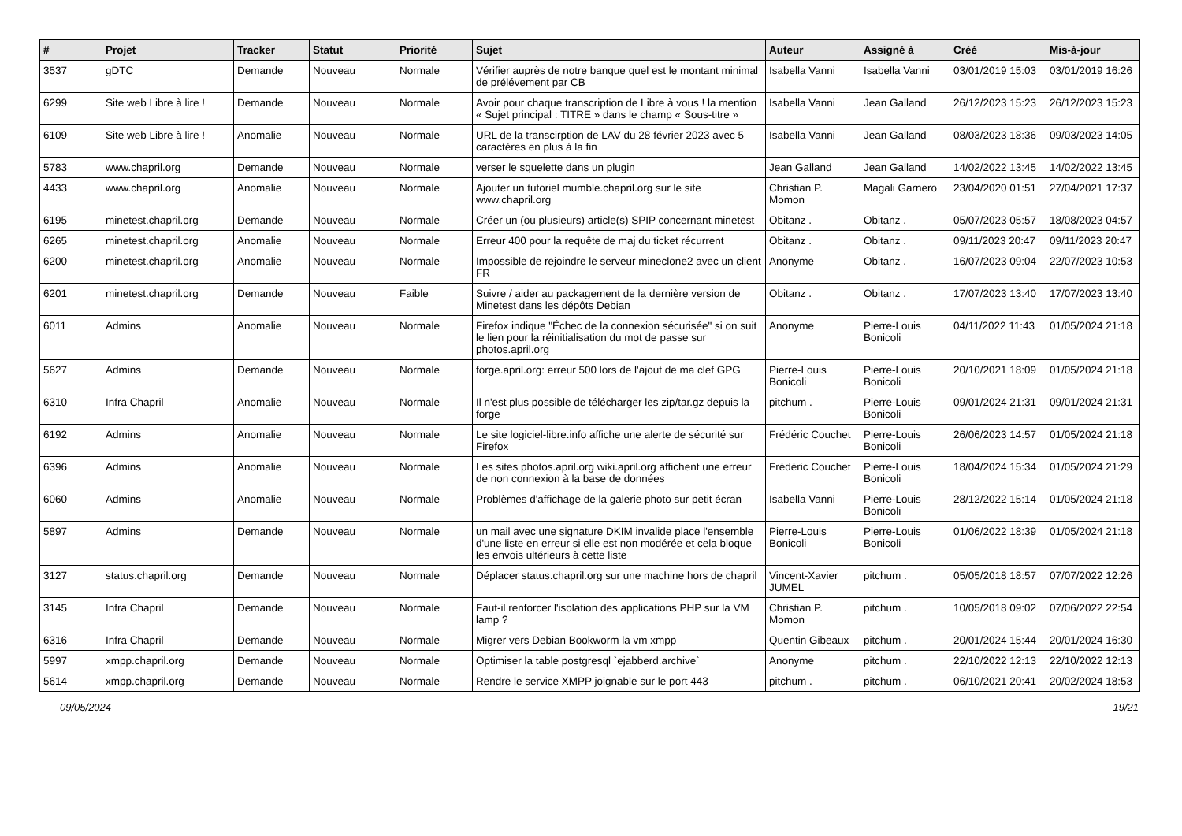| # | Projet | Tracker | Statut | Priorité | Sujet | Auteur | Assigné à | Créé | Mis-à-jour |
| --- | --- | --- | --- | --- | --- | --- | --- | --- | --- |
| 3537 | gDTC | Demande | Nouveau | Normale | Vérifier auprès de notre banque quel est le montant minimal de prélévement par CB | Isabella Vanni | Isabella Vanni | 03/01/2019 15:03 | 03/01/2019 16:26 |
| 6299 | Site web Libre à lire ! | Demande | Nouveau | Normale | Avoir pour chaque transcription de Libre à vous ! la mention « Sujet principal : TITRE » dans le champ « Sous-titre » | Isabella Vanni | Jean Galland | 26/12/2023 15:23 | 26/12/2023 15:23 |
| 6109 | Site web Libre à lire ! | Anomalie | Nouveau | Normale | URL de la transcirption de LAV du 28 février 2023 avec 5 caractères en plus à la fin | Isabella Vanni | Jean Galland | 08/03/2023 18:36 | 09/03/2023 14:05 |
| 5783 | www.chapril.org | Demande | Nouveau | Normale | verser le squelette dans un plugin | Jean Galland | Jean Galland | 14/02/2022 13:45 | 14/02/2022 13:45 |
| 4433 | www.chapril.org | Anomalie | Nouveau | Normale | Ajouter un tutoriel mumble.chapril.org sur le site www.chapril.org | Christian P. Momon | Magali Garnero | 23/04/2020 01:51 | 27/04/2021 17:37 |
| 6195 | minetest.chapril.org | Demande | Nouveau | Normale | Créer un (ou plusieurs) article(s) SPIP concernant minetest | Obitanz . | Obitanz . | 05/07/2023 05:57 | 18/08/2023 04:57 |
| 6265 | minetest.chapril.org | Anomalie | Nouveau | Normale | Erreur 400 pour la requête de maj du ticket récurrent | Obitanz . | Obitanz . | 09/11/2023 20:47 | 09/11/2023 20:47 |
| 6200 | minetest.chapril.org | Anomalie | Nouveau | Normale | Impossible de rejoindre le serveur mineclone2 avec un client FR | Anonyme | Obitanz . | 16/07/2023 09:04 | 22/07/2023 10:53 |
| 6201 | minetest.chapril.org | Demande | Nouveau | Faible | Suivre / aider au packagement de la dernière version de Minetest dans les dépôts Debian | Obitanz . | Obitanz . | 17/07/2023 13:40 | 17/07/2023 13:40 |
| 6011 | Admins | Anomalie | Nouveau | Normale | Firefox indique "Échec de la connexion sécurisée" si on suit le lien pour la réinitialisation du mot de passe sur photos.april.org | Anonyme | Pierre-Louis Bonicoli | 04/11/2022 11:43 | 01/05/2024 21:18 |
| 5627 | Admins | Demande | Nouveau | Normale | forge.april.org: erreur 500 lors de l'ajout de ma clef GPG | Pierre-Louis Bonicoli | Pierre-Louis Bonicoli | 20/10/2021 18:09 | 01/05/2024 21:18 |
| 6310 | Infra Chapril | Anomalie | Nouveau | Normale | Il n'est plus possible de télécharger les zip/tar.gz depuis la forge | pitchum . | Pierre-Louis Bonicoli | 09/01/2024 21:31 | 09/01/2024 21:31 |
| 6192 | Admins | Anomalie | Nouveau | Normale | Le site logiciel-libre.info affiche une alerte de sécurité sur Firefox | Frédéric Couchet | Pierre-Louis Bonicoli | 26/06/2023 14:57 | 01/05/2024 21:18 |
| 6396 | Admins | Anomalie | Nouveau | Normale | Les sites photos.april.org wiki.april.org affichent une erreur de non connexion à la base de données | Frédéric Couchet | Pierre-Louis Bonicoli | 18/04/2024 15:34 | 01/05/2024 21:29 |
| 6060 | Admins | Anomalie | Nouveau | Normale | Problèmes d'affichage de la galerie photo sur petit écran | Isabella Vanni | Pierre-Louis Bonicoli | 28/12/2022 15:14 | 01/05/2024 21:18 |
| 5897 | Admins | Demande | Nouveau | Normale | un mail avec une signature DKIM invalide place l'ensemble d'une liste en erreur si elle est non modérée et cela bloque les envois ultérieurs à cette liste | Pierre-Louis Bonicoli | Pierre-Louis Bonicoli | 01/06/2022 18:39 | 01/05/2024 21:18 |
| 3127 | status.chapril.org | Demande | Nouveau | Normale | Déplacer status.chapril.org sur une machine hors de chapril | Vincent-Xavier JUMEL | pitchum . | 05/05/2018 18:57 | 07/07/2022 12:26 |
| 3145 | Infra Chapril | Demande | Nouveau | Normale | Faut-il renforcer l'isolation des applications PHP sur la VM lamp ? | Christian P. Momon | pitchum . | 10/05/2018 09:02 | 07/06/2022 22:54 |
| 6316 | Infra Chapril | Demande | Nouveau | Normale | Migrer vers Debian Bookworm la vm xmpp | Quentin Gibeaux | pitchum . | 20/01/2024 15:44 | 20/01/2024 16:30 |
| 5997 | xmpp.chapril.org | Demande | Nouveau | Normale | Optimiser la table postgresql `ejabberd.archive` | Anonyme | pitchum . | 22/10/2022 12:13 | 22/10/2022 12:13 |
| 5614 | xmpp.chapril.org | Demande | Nouveau | Normale | Rendre le service XMPP joignable sur le port 443 | pitchum . | pitchum . | 06/10/2021 20:41 | 20/02/2024 18:53 |
09/05/2024 19/21